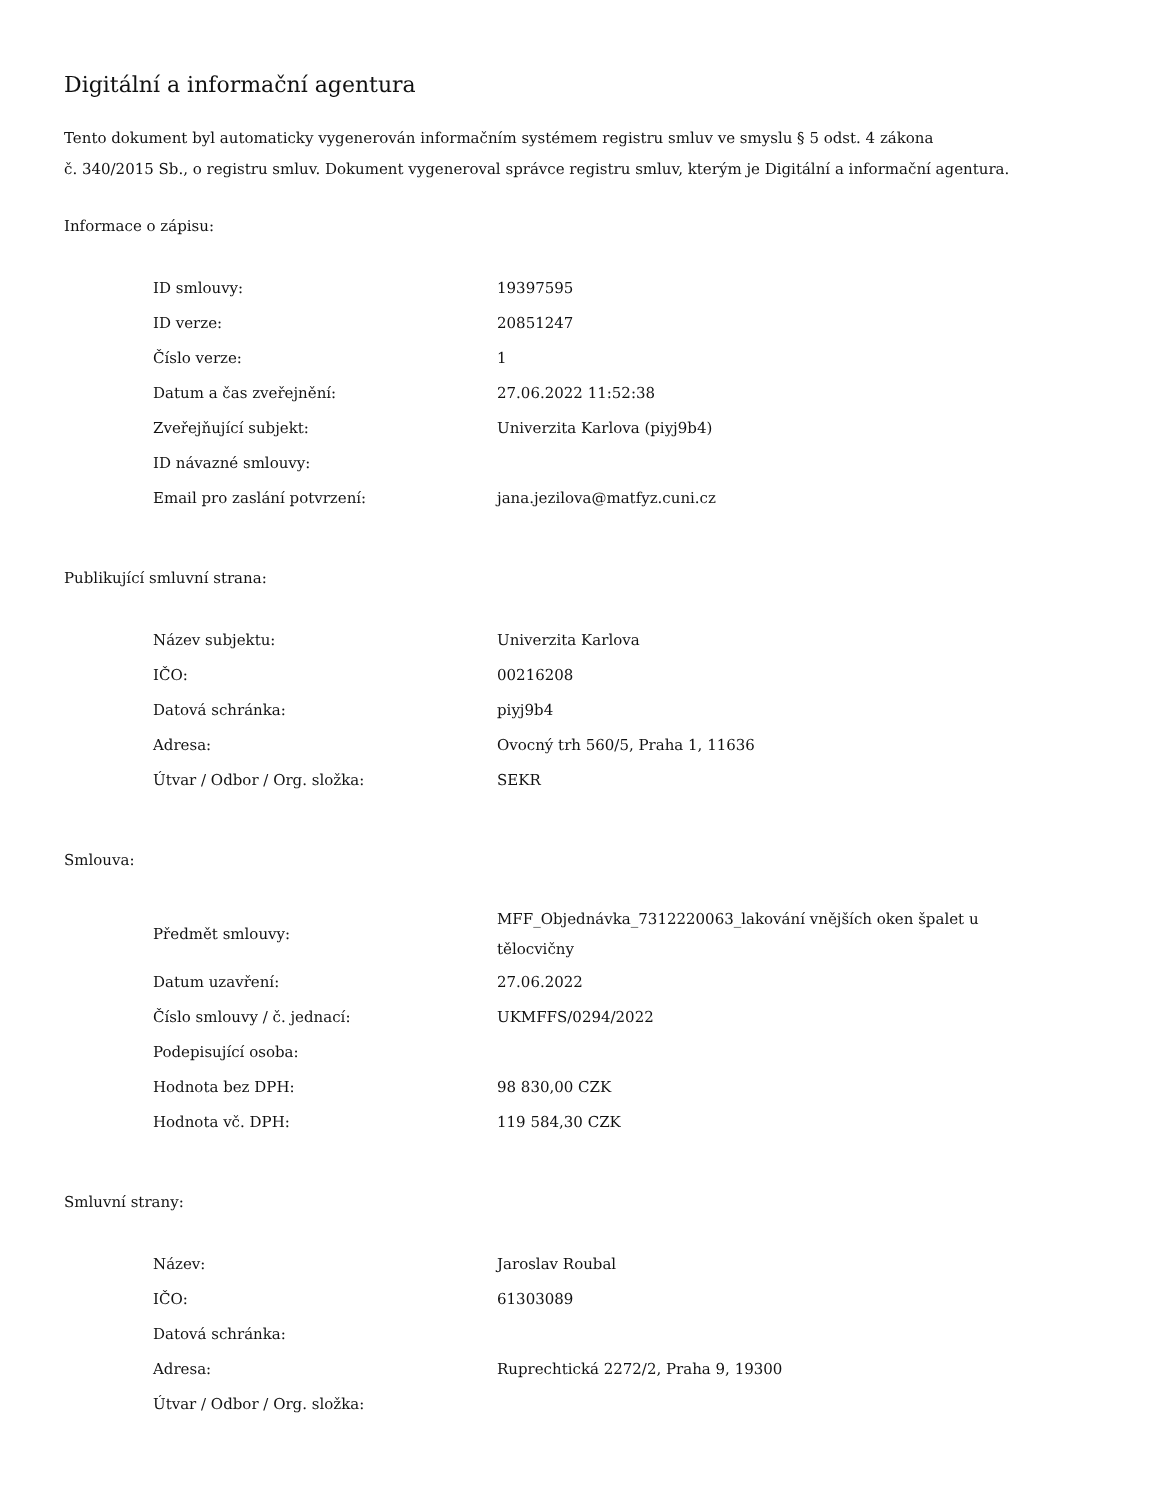Digitální a informační agentura
Tento dokument byl automaticky vygenerován informačním systémem registru smluv ve smyslu § 5 odst. 4 zákona
č. 340/2015 Sb., o registru smluv. Dokument vygeneroval správce registru smluv, kterým je Digitální a informační agentura.
Informace o zápisu:
| ID smlouvy: | 19397595 |
| ID verze: | 20851247 |
| Číslo verze: | 1 |
| Datum a čas zveřejnění: | 27.06.2022 11:52:38 |
| Zveřejňující subjekt: | Univerzita Karlova (piyj9b4) |
| ID návazné smlouvy: | |
| Email pro zaslání potvrzení: | jana.jezilova@matfyz.cuni.cz |
Publikující smluvní strana:
| Název subjektu: | Univerzita Karlova |
| IČO: | 00216208 |
| Datová schránka: | piyj9b4 |
| Adresa: | Ovocný trh 560/5, Praha 1, 11636 |
| Útvar / Odbor / Org. složka: | SEKR |
Smlouva:
| Předmět smlouvy: | MFF_Objednávka_7312220063_lakování vnějších oken špalet u tělocvičny |
| Datum uzavření: | 27.06.2022 |
| Číslo smlouvy / č. jednací: | UKMFFS/0294/2022 |
| Podepisující osoba: | |
| Hodnota bez DPH: | 98 830,00 CZK |
| Hodnota vč. DPH: | 119 584,30 CZK |
Smluvní strany:
| Název: | Jaroslav Roubal |
| IČO: | 61303089 |
| Datová schránka: | |
| Adresa: | Ruprechtická 2272/2, Praha 9, 19300 |
| Útvar / Odbor / Org. složka: | |